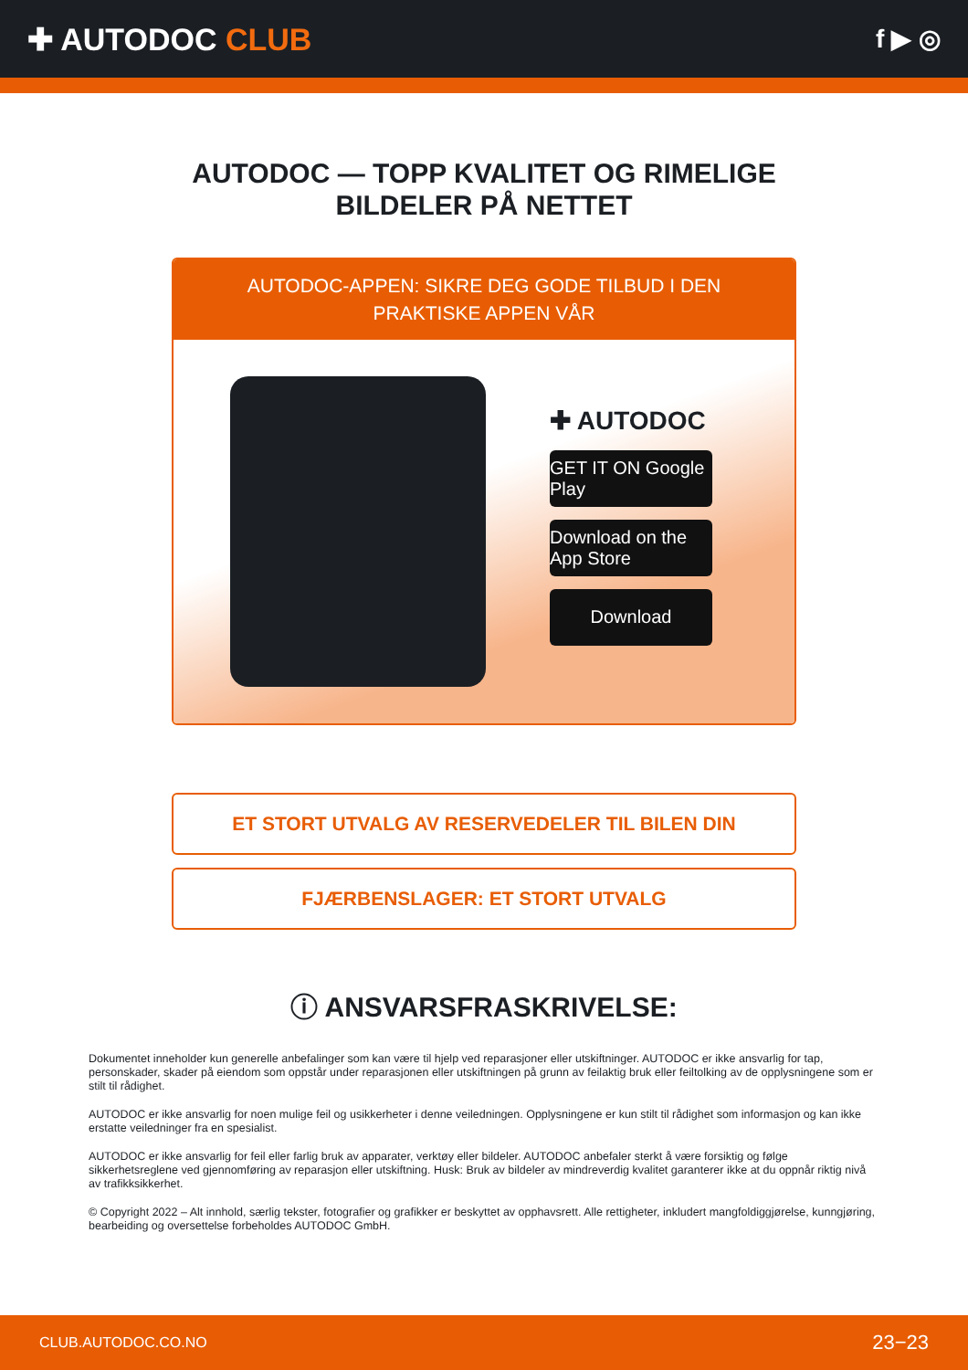✚ AUTODOC CLUB
f ▶ ◎
AUTODOC — TOPP KVALITET OG RIMELIGE BILDELER PÅ NETTET
AUTODOC-APPEN: SIKRE DEG GODE TILBUD I DEN PRAKTISKE APPEN VÅR
✚ AUTODOC
GET IT ON Google Play
Download on the App Store
Download
ET STORT UTVALG AV RESERVEDELER TIL BILEN DIN
FJÆRBENSLAGER: ET STORT UTVALG
ⓘ ANSVARSFRASKRIVELSE:
Dokumentet inneholder kun generelle anbefalinger som kan være til hjelp ved reparasjoner eller utskiftninger. AUTODOC er ikke ansvarlig for tap, personskader, skader på eiendom som oppstår under reparasjonen eller utskiftningen på grunn av feilaktig bruk eller feiltolking av de opplysningene som er stilt til rådighet.
AUTODOC er ikke ansvarlig for noen mulige feil og usikkerheter i denne veiledningen. Opplysningene er kun stilt til rådighet som informasjon og kan ikke erstatte veiledninger fra en spesialist.
AUTODOC er ikke ansvarlig for feil eller farlig bruk av apparater, verktøy eller bildeler. AUTODOC anbefaler sterkt å være forsiktig og følge sikkerhetsreglene ved gjennomføring av reparasjon eller utskiftning. Husk: Bruk av bildeler av mindreverdig kvalitet garanterer ikke at du oppnår riktig nivå av trafikksikkerhet.
© Copyright 2022 – Alt innhold, særlig tekster, fotografier og grafikker er beskyttet av opphavsrett. Alle rettigheter, inkludert mangfoldiggjørelse, kunngjøring, bearbeiding og oversettelse forbeholdes AUTODOC GmbH.
CLUB.AUTODOC.CO.NO 23−23